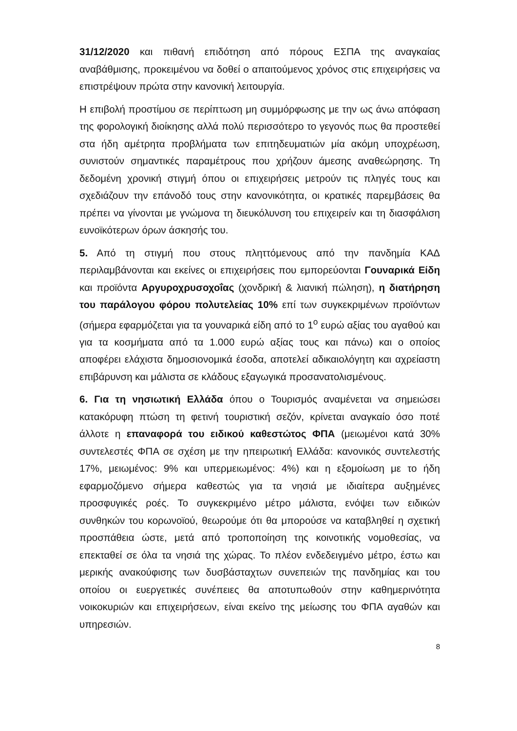31/12/2020 και πιθανή επιδότηση από πόρους ΕΣΠΑ της αναγκαίας αναβάθμισης, προκειμένου να δοθεί ο απαιτούμενος χρόνος στις επιχειρήσεις να επιστρέψουν πρώτα στην κανονική λειτουργία.
Η επιβολή προστίμου σε περίπτωση μη συμμόρφωσης με την ως άνω απόφαση της φορολογική διοίκησης αλλά πολύ περισσότερο το γεγονός πως θα προστεθεί στα ήδη αμέτρητα προβλήματα των επιτηδευματιών μία ακόμη υποχρέωση, συνιστούν σημαντικές παραμέτρους που χρήζουν άμεσης αναθεώρησης. Τη δεδομένη χρονική στιγμή όπου οι επιχειρήσεις μετρούν τις πληγές τους και σχεδιάζουν την επάνοδό τους στην κανονικότητα, οι κρατικές παρεμβάσεις θα πρέπει να γίνονται με γνώμονα τη διευκόλυνση του επιχειρείν και τη διασφάλιση ευνοϊκότερων όρων άσκησής του.
5. Από τη στιγμή που στους πληττόμενους από την πανδημία ΚΑΔ περιλαμβάνονται και εκείνες οι επιχειρήσεις που εμπορεύονται Γουναρικά Είδη και προϊόντα Αργυροχρυσοχοΐας (χονδρική & λιανική πώληση), η διατήρηση του παράλογου φόρου πολυτελείας 10% επί των συγκεκριμένων προϊόντων (σήμερα εφαρμόζεται για τα γουναρικά είδη από το 1<sup>ο</sup> ευρώ αξίας του αγαθού και για τα κοσμήματα από τα 1.000 ευρώ αξίας τους και πάνω) και ο οποίος αποφέρει ελάχιστα δημοσιονομικά έσοδα, αποτελεί αδικαιολόγητη και αχρείαστη επιβάρυνση και μάλιστα σε κλάδους εξαγωγικά προσανατολισμένους.
6. Για τη νησιωτική Ελλάδα όπου ο Τουρισμός αναμένεται να σημειώσει κατακόρυφη πτώση τη φετινή τουριστική σεζόν, κρίνεται αναγκαίο όσο ποτέ άλλοτε η επαναφορά του ειδικού καθεστώτος ΦΠΑ (μειωμένοι κατά 30% συντελεστές ΦΠΑ σε σχέση με την ηπειρωτική Ελλάδα: κανονικός συντελεστής 17%, μειωμένος: 9% και υπερμειωμένος: 4%) και η εξομοίωση με το ήδη εφαρμοζόμενο σήμερα καθεστώς για τα νησιά με ιδιαίτερα αυξημένες προσφυγικές ροές. Το συγκεκριμένο μέτρο μάλιστα, ενόψει των ειδικών συνθηκών του κορωνοϊού, θεωρούμε ότι θα μπορούσε να καταβληθεί η σχετική προσπάθεια ώστε, μετά από τροποποίηση της κοινοτικής νομοθεσίας, να επεκταθεί σε όλα τα νησιά της χώρας. Το πλέον ενδεδειγμένο μέτρο, έστω και μερικής ανακούφισης των δυσβάσταχτων συνεπειών της πανδημίας και του οποίου οι ευεργετικές συνέπειες θα αποτυπωθούν στην καθημερινότητα νοικοκυριών και επιχειρήσεων, είναι εκείνο της μείωσης του ΦΠΑ αγαθών και υπηρεσιών.
8